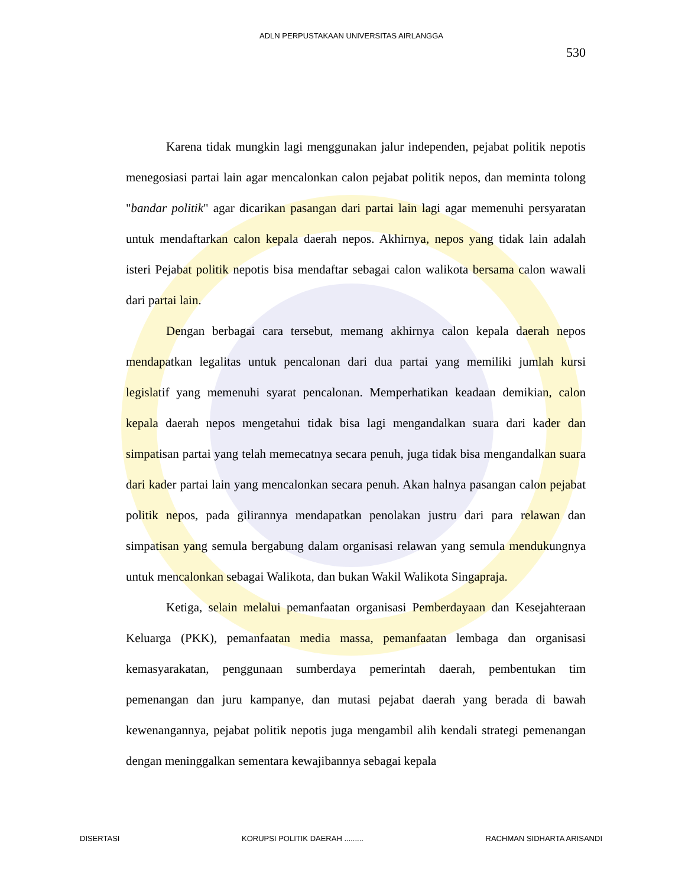ADLN PERPUSTAKAAN UNIVERSITAS AIRLANGGA
530
Karena tidak mungkin lagi menggunakan jalur independen, pejabat politik nepotis menegosiasi partai lain agar mencalonkan calon pejabat politik nepos, dan meminta tolong "bandar politik" agar dicarikan pasangan dari partai lain lagi agar memenuhi persyaratan untuk mendaftarkan calon kepala daerah nepos. Akhirnya, nepos yang tidak lain adalah isteri Pejabat politik nepotis bisa mendaftar sebagai calon walikota bersama calon wawali dari partai lain.
Dengan berbagai cara tersebut, memang akhirnya calon kepala daerah nepos mendapatkan legalitas untuk pencalonan dari dua partai yang memiliki jumlah kursi legislatif yang memenuhi syarat pencalonan. Memperhatikan keadaan demikian, calon kepala daerah nepos mengetahui tidak bisa lagi mengandalkan suara dari kader dan simpatisan partai yang telah memecatnya secara penuh, juga tidak bisa mengandalkan suara dari kader partai lain yang mencalonkan secara penuh. Akan halnya pasangan calon pejabat politik nepos, pada gilirannya mendapatkan penolakan justru dari para relawan dan simpatisan yang semula bergabung dalam organisasi relawan yang semula mendukungnya untuk mencalonkan sebagai Walikota, dan bukan Wakil Walikota Singapraja.
Ketiga, selain melalui pemanfaatan organisasi Pemberdayaan dan Kesejahteraan Keluarga (PKK), pemanfaatan media massa, pemanfaatan lembaga dan organisasi kemasyarakatan, penggunaan sumberdaya pemerintah daerah, pembentukan tim pemenangan dan juru kampanye, dan mutasi pejabat daerah yang berada di bawah kewenangannya, pejabat politik nepotis juga mengambil alih kendali strategi pemenangan dengan meninggalkan sementara kewajibannya sebagai kepala
DISERTASI KORUPSI POLITIK DAERAH ......... RACHMAN SIDHARTA ARISANDI